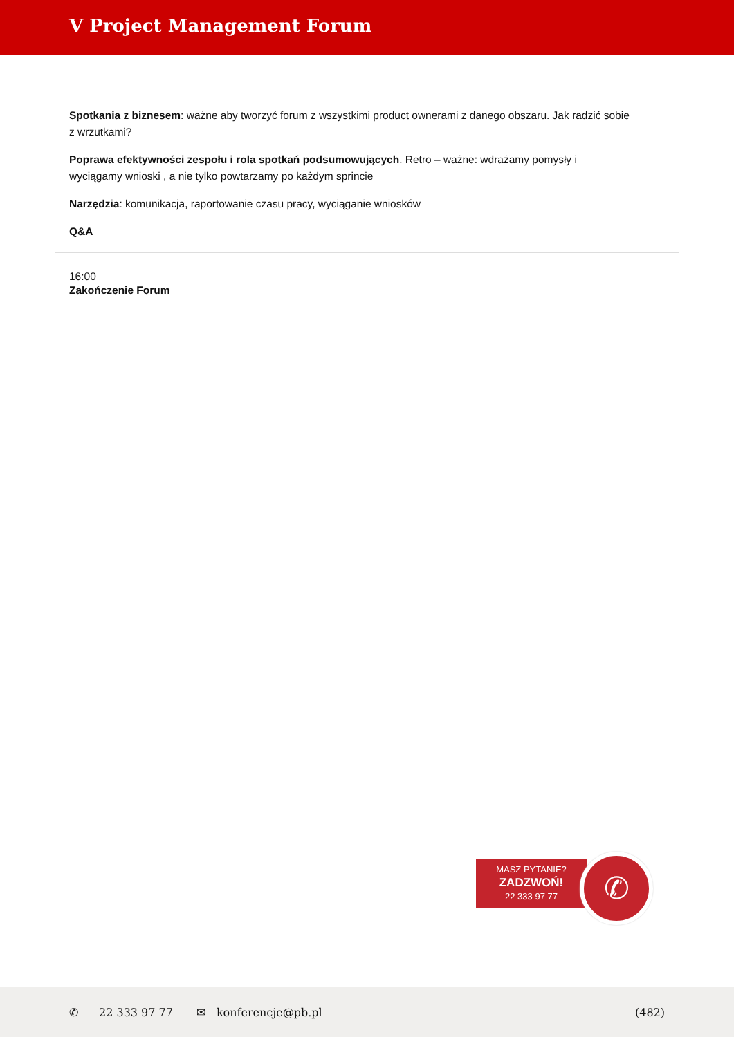V Project Management Forum
Spotkania z biznesem: ważne aby tworzyć forum z wszystkimi product ownerami z danego obszaru. Jak radzić sobie z wrzutkami?
Poprawa efektywności zespołu i rola spotkań podsumowujących. Retro – ważne: wdrażamy pomysły i wyciągamy wnioski , a nie tylko powtarzamy po każdym sprincie
Narzędzia: komunikacja, raportowanie czasu pracy, wyciąganie wniosków
Q&A
16:00
Zakończenie Forum
MASZ PYTANIE?
ZADZWOŃ!
22 333 97 77
✆
✆ 22 333 97 77 ✉ konferencje@pb.pl (482)